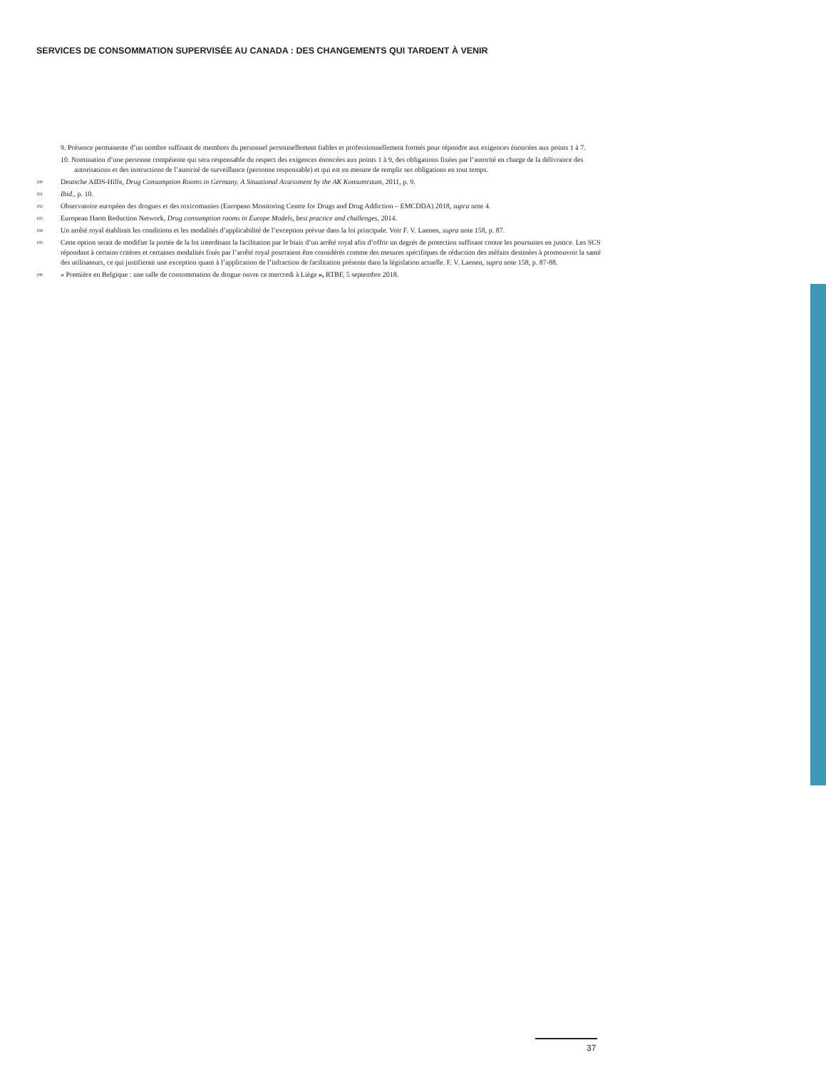SERVICES DE CONSOMMATION SUPERVISÉE AU CANADA : DES CHANGEMENTS QUI TARDENT À VENIR
9. Présence permanente d’un nombre suffisant de membres du personnel personnellement fiables et professionnellement formés pour répondre aux exigences énoncées aux points 1 à 7.
10. Nomination d’une personne compétente qui sera responsable du respect des exigences énoncées aux points 1 à 9, des obligations fixées par l’autorité en charge de la délivrance des autorisations et des instructions de l’autorité de surveillance (personne responsable) et qui est en mesure de remplir ses obligations en tout temps.
180 Deutsche AIDS-Hilfe, Drug Consumption Rooms in Germany. A Situational Assessment by the AK Konsumraum, 2011, p. 9.
181 Ibid., p. 10.
182 Observatoire européen des drogues et des toxicomanies (European Monitoring Centre for Drugs and Drug Addiction – EMCDDA) 2018, supra note 4.
183 European Harm Reduction Network, Drug consumption rooms in Europe Models, best practice and challenges, 2014.
184 Un arrêté royal établirait les conditions et les modalités d’applicabilité de l’exception prévue dans la loi principale. Voir F. V. Laenen, supra note 158, p. 87.
185 Cette option serait de modifier la portée de la loi interdisant la facilitation par le biais d’un arrêté royal afin d’offrir un degrés de protection suffisant contre les poursuites en justice. Les SCS répondant à certains critères et certaines modalités fixés par l’arrêté royal pourraient être considérés comme des mesures spécifiques de réduction des méfaits destinées à promouvoir la santé des utilisateurs, ce qui justifierait une exception quant à l’application de l’infraction de facilitation présente dans la législation actuelle. F. V. Laenen, supra note 158, p. 87-88.
186 « Première en Belgique : une salle de consommation de drogue ouvre ce mercredi à Liège », RTBF, 5 septembre 2018.
37